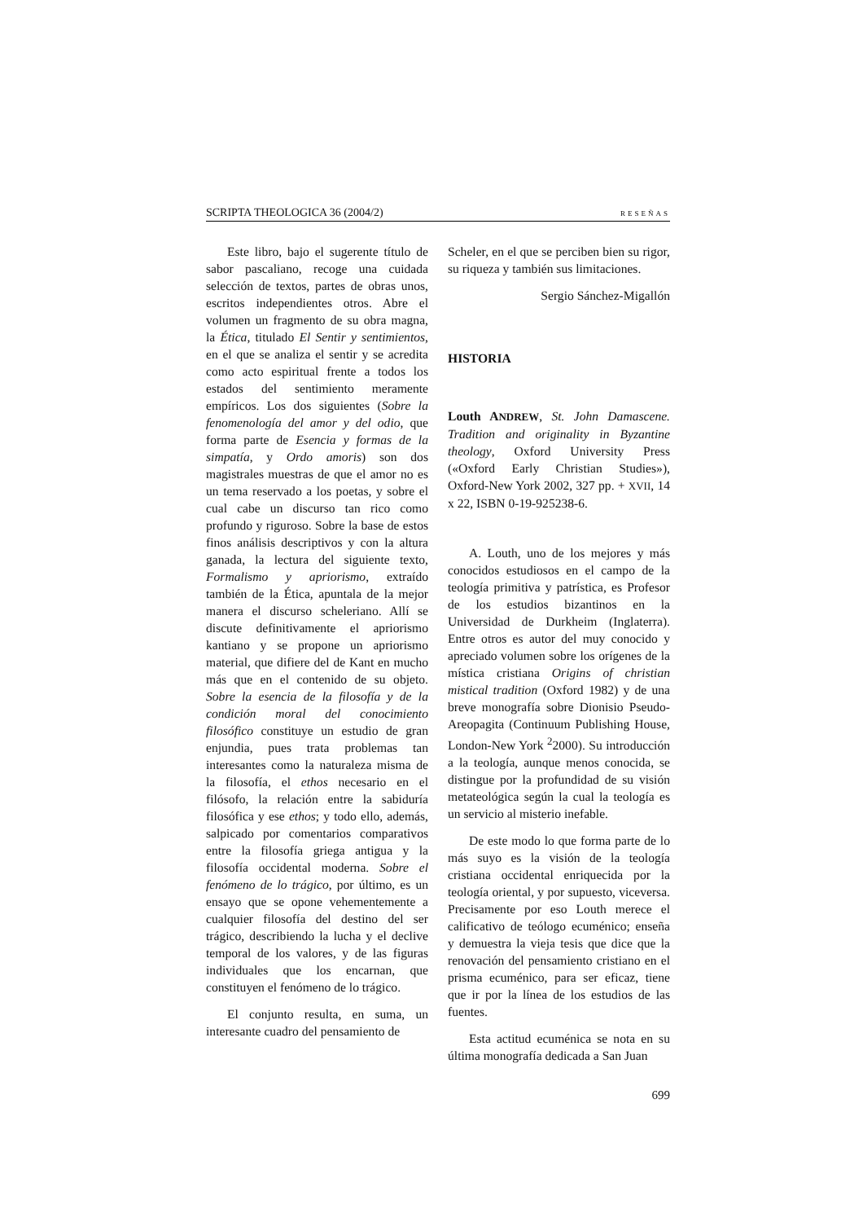SCRIPTA THEOLOGICA 36 (2004/2) RESEÑAS
Este libro, bajo el sugerente título de sabor pascaliano, recoge una cuidada selección de textos, partes de obras unos, escritos independientes otros. Abre el volumen un fragmento de su obra magna, la Ética, titulado El Sentir y sentimientos, en el que se analiza el sentir y se acredita como acto espiritual frente a todos los estados del sentimiento meramente empíricos. Los dos siguientes (Sobre la fenomenología del amor y del odio, que forma parte de Esencia y formas de la simpatía, y Ordo amoris) son dos magistrales muestras de que el amor no es un tema reservado a los poetas, y sobre el cual cabe un discurso tan rico como profundo y riguroso. Sobre la base de estos finos análisis descriptivos y con la altura ganada, la lectura del siguiente texto, Formalismo y apriorismo, extraído también de la Ética, apuntala de la mejor manera el discurso scheleriano. Allí se discute definitivamente el apriorismo kantiano y se propone un apriorismo material, que difiere del de Kant en mucho más que en el contenido de su objeto. Sobre la esencia de la filosofía y de la condición moral del conocimiento filosófico constituye un estudio de gran enjundia, pues trata problemas tan interesantes como la naturaleza misma de la filosofía, el ethos necesario en el filósofo, la relación entre la sabiduría filosófica y ese ethos; y todo ello, además, salpicado por comentarios comparativos entre la filosofía griega antigua y la filosofía occidental moderna. Sobre el fenómeno de lo trágico, por último, es un ensayo que se opone vehementemente a cualquier filosofía del destino del ser trágico, describiendo la lucha y el declive temporal de los valores, y de las figuras individuales que los encarnan, que constituyen el fenómeno de lo trágico.
El conjunto resulta, en suma, un interesante cuadro del pensamiento de
Scheler, en el que se perciben bien su rigor, su riqueza y también sus limitaciones.
Sergio Sánchez-Migallón
HISTORIA
Louth ANDREW, St. John Damascene. Tradition and originality in Byzantine theology, Oxford University Press («Oxford Early Christian Studies»), Oxford-New York 2002, 327 pp. + XVII, 14 x 22, ISBN 0-19-925238-6.
A. Louth, uno de los mejores y más conocidos estudiosos en el campo de la teología primitiva y patrística, es Profesor de los estudios bizantinos en la Universidad de Durkheim (Inglaterra). Entre otros es autor del muy conocido y apreciado volumen sobre los orígenes de la mística cristiana Origins of christian mistical tradition (Oxford 1982) y de una breve monografía sobre Dionisio Pseudo-Areopagita (Continuum Publishing House, London-New York <sup>2</sup>2000). Su introducción a la teología, aunque menos conocida, se distingue por la profundidad de su visión metateológica según la cual la teología es un servicio al misterio inefable.
De este modo lo que forma parte de lo más suyo es la visión de la teología cristiana occidental enriquecida por la teología oriental, y por supuesto, viceversa. Precisamente por eso Louth merece el calificativo de teólogo ecuménico; enseña y demuestra la vieja tesis que dice que la renovación del pensamiento cristiano en el prisma ecuménico, para ser eficaz, tiene que ir por la línea de los estudios de las fuentes.
Esta actitud ecuménica se nota en su última monografía dedicada a San Juan
699